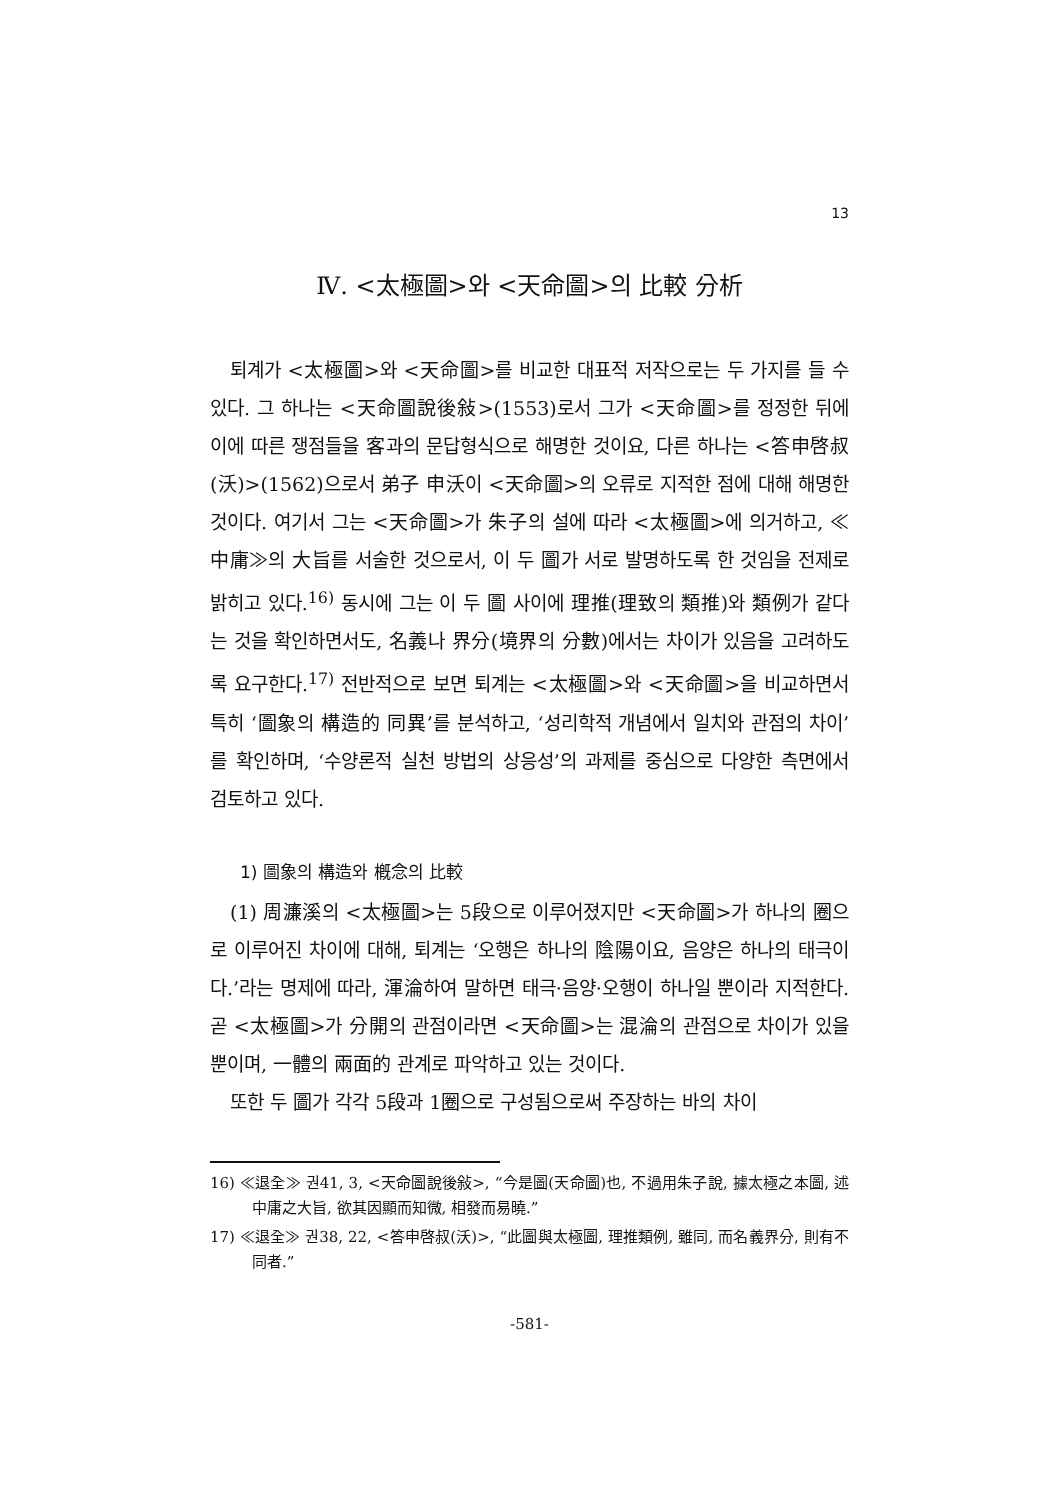13
Ⅳ. <太極圖>와 <天命圖>의 比較 分析
퇴계가 <太極圖>와 <天命圖>를 비교한 대표적 저작으로는 두 가지를 들 수 있다. 그 하나는 <天命圖說後敍>(1553)로서 그가 <天命圖>를 정정한 뒤에 이에 따른 쟁점들을 客과의 문답형식으로 해명한 것이요, 다른 하나는 <答申啓叔(沃)>(1562)으로서 弟子 申沃이 <天命圖>의 오류로 지적한 점에 대해 해명한 것이다. 여기서 그는 <天命圖>가 朱子의 설에 따라 <太極圖>에 의거하고, ≪中庸≫의 大旨를 서술한 것으로서, 이 두 圖가 서로 발명하도록 한 것임을 전제로 밝히고 있다.<sup>16)</sup> 동시에 그는 이 두 圖 사이에 理推(理致의 類推)와 類例가 같다는 것을 확인하면서도, 名義나 界分(境界의 分數)에서는 차이가 있음을 고려하도록 요구한다.<sup>17)</sup> 전반적으로 보면 퇴계는 <太極圖>와 <天命圖>을 비교하면서 특히 ‘圖象의 構造的 同異’를 분석하고, ‘성리학적 개념에서 일치와 관점의 차이’를 확인하며, ‘수양론적 실천 방법의 상응성’의 과제를 중심으로 다양한 측면에서 검토하고 있다.
1) 圖象의 構造와 槪念의 比較
(1) 周濂溪의 <太極圖>는 5段으로 이루어졌지만 <天命圖>가 하나의 圈으로 이루어진 차이에 대해, 퇴계는 ‘오행은 하나의 陰陽이요, 음양은 하나의 태극이다.’라는 명제에 따라, 渾淪하여 말하면 태극·음양·오행이 하나일 뿐이라 지적한다. 곧 <太極圖>가 分開의 관점이라면 <天命圖>는 混淪의 관점으로 차이가 있을 뿐이며, 一體의 兩面的 관계로 파악하고 있는 것이다.
또한 두 圖가 각각 5段과 1圈으로 구성됨으로써 주장하는 바의 차이
16) ≪退全≫ 권41, 3, <天命圖說後敍>, “今是圖(天命圖)也, 不過用朱子說, 據太極之本圖, 述中庸之大旨, 欲其因顯而知微, 相發而易曉.”
17) ≪退全≫ 권38, 22, <答申啓叔(沃)>, “此圖與太極圖, 理推類例, 雖同, 而名義界分, 則有不同者.”
-581-